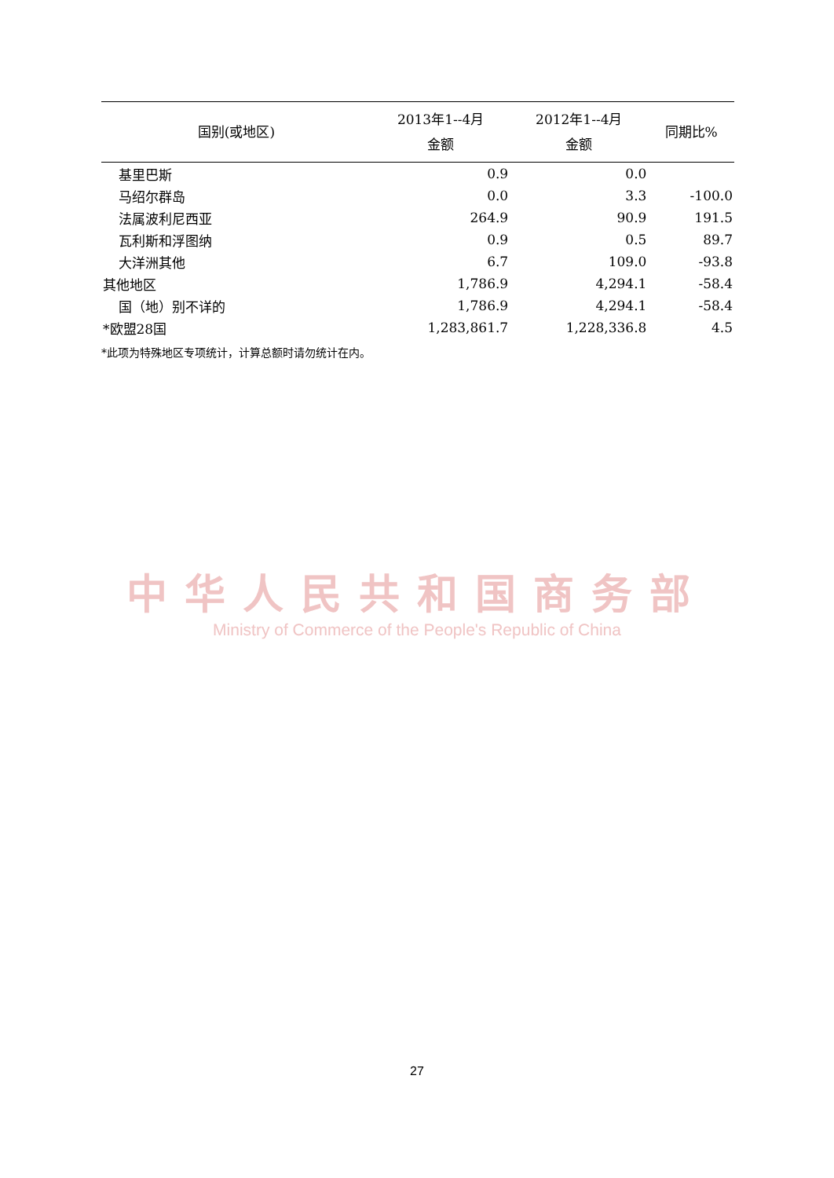| 国别(或地区) | 2013年1--4月 金额 | 2012年1--4月 金额 | 同期比% |
| --- | --- | --- | --- |
| 基里巴斯 | 0.9 | 0.0 | |
| 马绍尔群岛 | 0.0 | 3.3 | -100.0 |
| 法属波利尼西亚 | 264.9 | 90.9 | 191.5 |
| 瓦利斯和浮图纳 | 0.9 | 0.5 | 89.7 |
| 大洋洲其他 | 6.7 | 109.0 | -93.8 |
| 其他地区 | 1,786.9 | 4,294.1 | -58.4 |
| 国（地）别不详的 | 1,786.9 | 4,294.1 | -58.4 |
| *欧盟28国 | 1,283,861.7 | 1,228,336.8 | 4.5 |
*此项为特殊地区专项统计，计算总额时请勿统计在内。
中华人民共和国商务部
Ministry of Commerce of the People's Republic of China
27